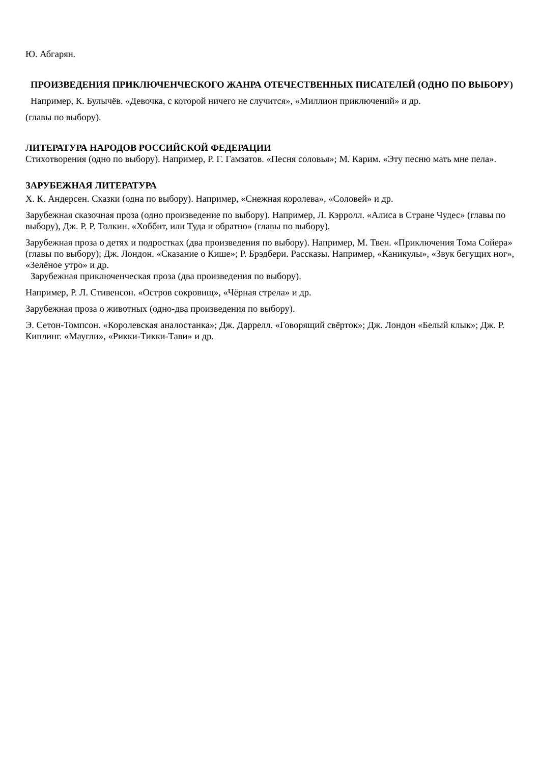Ю. Абгарян.
ПРОИЗВЕДЕНИЯ ПРИКЛЮЧЕНЧЕСКОГО ЖАНРА ОТЕЧЕСТВЕННЫХ ПИСАТЕЛЕЙ (ОДНО ПО ВЫБОРУ)
Например, К. Булычёв. «Девочка, с которой ничего не случится», «Миллион приключений» и др.
(главы по выбору).
ЛИТЕРАТУРА НАРОДОВ РОССИЙСКОЙ ФЕДЕРАЦИИ
Стихотворения (одно по выбору). Например, Р. Г. Гамзатов. «Песня соловья»; М. Карим. «Эту песню мать мне пела».
ЗАРУБЕЖНАЯ ЛИТЕРАТУРА
Х. К. Андерсен. Сказки (одна по выбору). Например, «Снежная королева», «Соловей» и др.
Зарубежная сказочная проза (одно произведение по выбору). Например, Л. Кэрролл. «Алиса в Стране Чудес» (главы по выбору), Дж. Р. Р. Толкин. «Хоббит, или Туда и обратно» (главы по выбору).
Зарубежная проза о детях и подростках (два произведения по выбору). Например, М. Твен. «Приключения Тома Сойера» (главы по выбору); Дж. Лондон. «Сказание о Кише»; Р. Брэдбери. Рассказы. Например, «Каникулы», «Звук бегущих ног», «Зелёное утро» и др.
Зарубежная приключенческая проза (два произведения по выбору).
Например, Р. Л. Стивенсон. «Остров сокровищ», «Чёрная стрела» и др.
Зарубежная проза о животных (одно-два произведения по выбору).
Э. Сетон-Томпсон. «Королевская аналостанка»; Дж. Даррелл. «Говорящий свёрток»; Дж. Лондон «Белый клык»; Дж. Р. Киплинг. «Маугли», «Рикки-Тикки-Тави» и др.